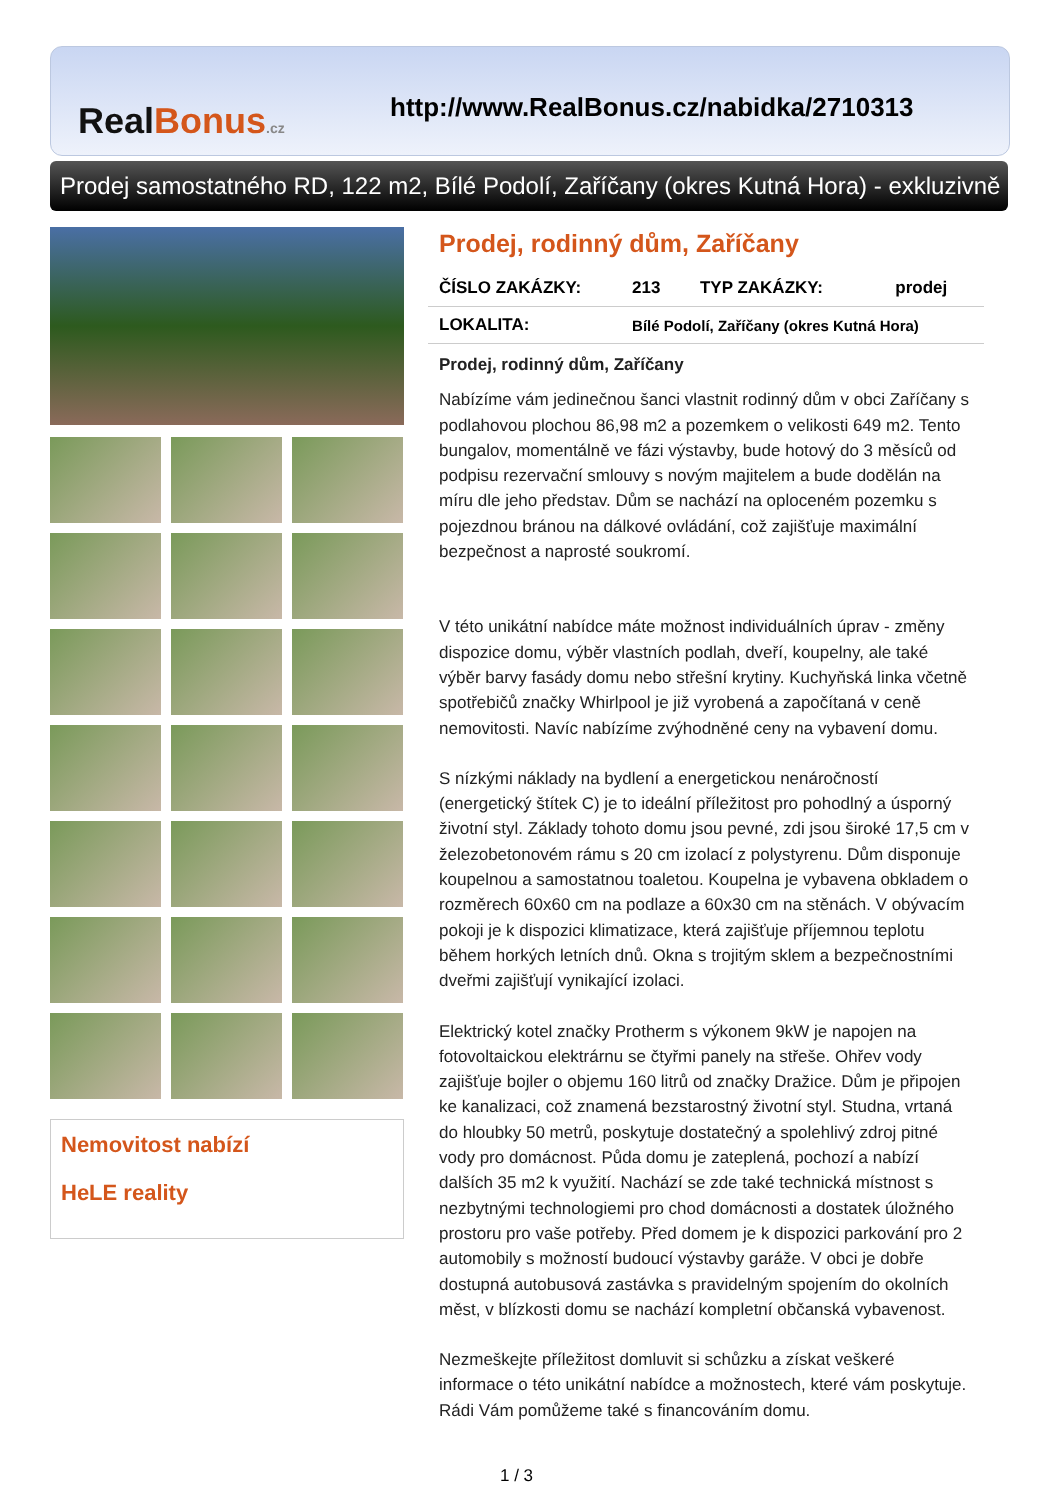RealBonus.cz
http://www.RealBonus.cz/nabidka/2710313
Prodej samostatného RD, 122 m2, Bílé Podolí, Zaříčany (okres Kutná Hora) - exkluzivně
Nemovitost nabízí
HeLE reality
Prodej, rodinný dům, Zaříčany
| ČÍSLO ZAKÁZKY: | 213 | TYP ZAKÁZKY: | prodej |
| LOKALITA: | Bílé Podolí, Zaříčany (okres Kutná Hora) | | |
Prodej, rodinný dům, Zaříčany
Nabízíme vám jedinečnou šanci vlastnit rodinný dům v obci Zaříčany s podlahovou plochou 86,98 m2 a pozemkem o velikosti 649 m2. Tento bungalov, momentálně ve fázi výstavby, bude hotový do 3 měsíců od podpisu rezervační smlouvy s novým majitelem a bude dodělán na míru dle jeho představ. Dům se nachází na oploceném pozemku s pojezdnou bránou na dálkové ovládání, což zajišťuje maximální bezpečnost a naprosté soukromí.
V této unikátní nabídce máte možnost individuálních úprav - změny dispozice domu, výběr vlastních podlah, dveří, koupelny, ale také výběr barvy fasády domu nebo střešní krytiny. Kuchyňská linka včetně spotřebičů značky Whirlpool je již vyrobená a započítaná v ceně nemovitosti. Navíc nabízíme zvýhodněné ceny na vybavení domu.
S nízkými náklady na bydlení a energetickou nenáročností (energetický štítek C) je to ideální příležitost pro pohodlný a úsporný životní styl. Základy tohoto domu jsou pevné, zdi jsou široké 17,5 cm v železobetonovém rámu s 20 cm izolací z polystyrenu. Dům disponuje koupelnou a samostatnou toaletou. Koupelna je vybavena obkladem o rozměrech 60x60 cm na podlaze a 60x30 cm na stěnách. V obývacím pokoji je k dispozici klimatizace, která zajišťuje příjemnou teplotu během horkých letních dnů. Okna s trojitým sklem a bezpečnostními dveřmi zajišťují vynikající izolaci.
Elektrický kotel značky Protherm s výkonem 9kW je napojen na fotovoltaickou elektrárnu se čtyřmi panely na střeše. Ohřev vody zajišťuje bojler o objemu 160 litrů od značky Dražice. Dům je připojen ke kanalizaci, což znamená bezstarostný životní styl. Studna, vrtaná do hloubky 50 metrů, poskytuje dostatečný a spolehlivý zdroj pitné vody pro domácnost. Půda domu je zateplená, pochozí a nabízí dalších 35 m2 k využití. Nachází se zde také technická místnost s nezbytnými technologiemi pro chod domácnosti a dostatek úložného prostoru pro vaše potřeby. Před domem je k dispozici parkování pro 2 automobily s možností budoucí výstavby garáže. V obci je dobře dostupná autobusová zastávka s pravidelným spojením do okolních měst, v blízkosti domu se nachází kompletní občanská vybavenost.
Nezmeškejte příležitost domluvit si schůzku a získat veškeré informace o této unikátní nabídce a možnostech, které vám poskytuje. Rádi Vám pomůžeme také s financováním domu.
1 / 3